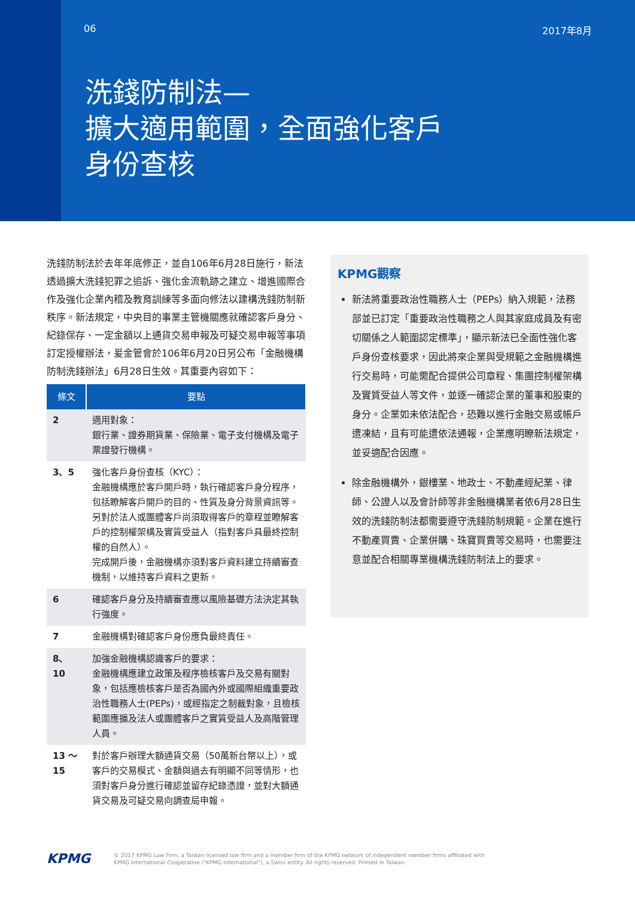06 2017年8月
洗錢防制法—
擴大適用範圍，全面強化客戶
身份查核
洗錢防制法於去年年底修正，並自106年6月28日施行，新法透過擴大洗錢犯罪之追訴、強化金流軌跡之建立、增進國際合作及強化企業內稽及教育訓練等多面向修法以建構洗錢防制新秩序。新法規定，中央目的事業主管機關應就確認客戶身分、紀錄保存、一定金額以上通貨交易申報及可疑交易申報等事項訂定授權辦法，爰金管會於106年6月20日另公布「金融機構防制洗錢辦法」6月28日生效。其重要內容如下：
| 條文 | 要點 |
| --- | --- |
| 2 | 適用對象： 銀行業、證券期貨業、保險業、電子支付機構及電子票證發行機構。 |
| 3、5 | 強化客戶身份查核（KYC）： 金融機構應於客戶開戶時，執行確認客戶身分程序，包括瞭解客戶開戶的目的、性質及身分背景資訊等。 另對於法人或團體客戶尚須取得客戶的章程並瞭解客戶的控制權架構及實質受益人（指對客戶具最終控制權的自然人）。 完成開戶後，金融機構亦須對客戶資料建立持續審查機制，以維持客戶資料之更新。 |
| 6 | 確認客戶身分及持續審查應以風險基礎方法決定其執行強度。 |
| 7 | 金融機構對確認客戶身份應負最終責任。 |
| 8、10 | 加強金融機構認識客戶的要求： 金融機構應建立政策及程序檢核客戶及交易有關對象，包括應檢核客戶是否為國內外或國際組織重要政治性職務人士(PEPs)，或經指定之制裁對象，且檢核範圍應擴及法人或團體客戶之實質受益人及高階管理人員。 |
| 13 ～ 15 | 對於客戶辦理大額通貨交易（50萬新台幣以上），或客戶的交易模式、金額與過去有明顯不同等情形，也須對客戶身分進行確認並留存紀錄憑證，並對大額通貨交易及可疑交易向調查局申報。 |
KPMG觀察
新法將重要政治性職務人士（PEPs）納入規範，法務部並已訂定「重要政治性職務之人與其家庭成員及有密切關係之人範圍認定標準」，顯示新法已全面性強化客戶身份查核要求，因此將來企業與受規範之金融機構進行交易時，可能需配合提供公司章程、集團控制權架構及實質受益人等文件，並逐一確認企業的董事和股東的身分。企業如未依法配合，恐難以進行金融交易或帳戶遭凍結，且有可能遭依法通報，企業應明瞭新法規定，並妥適配合因應。
除金融機構外，銀樓業、地政士、不動產經紀業、律師、公證人以及會計師等非金融機構業者依6月28日生效的洗錢防制法都需要遵守洗錢防制規範。企業在進行不動產買賣、企業併購、珠寶買賣等交易時，也需要注意並配合相關專業機構洗錢防制法上的要求。
KPMG
© 2017 KPMG Law Firm, a Taiwan licensed law firm and a member firm of the KPMG network of independent member firms affiliated with
KPMG International Cooperative ("KPMG International"), a Swiss entity. All rights reserved. Printed in Taiwan.